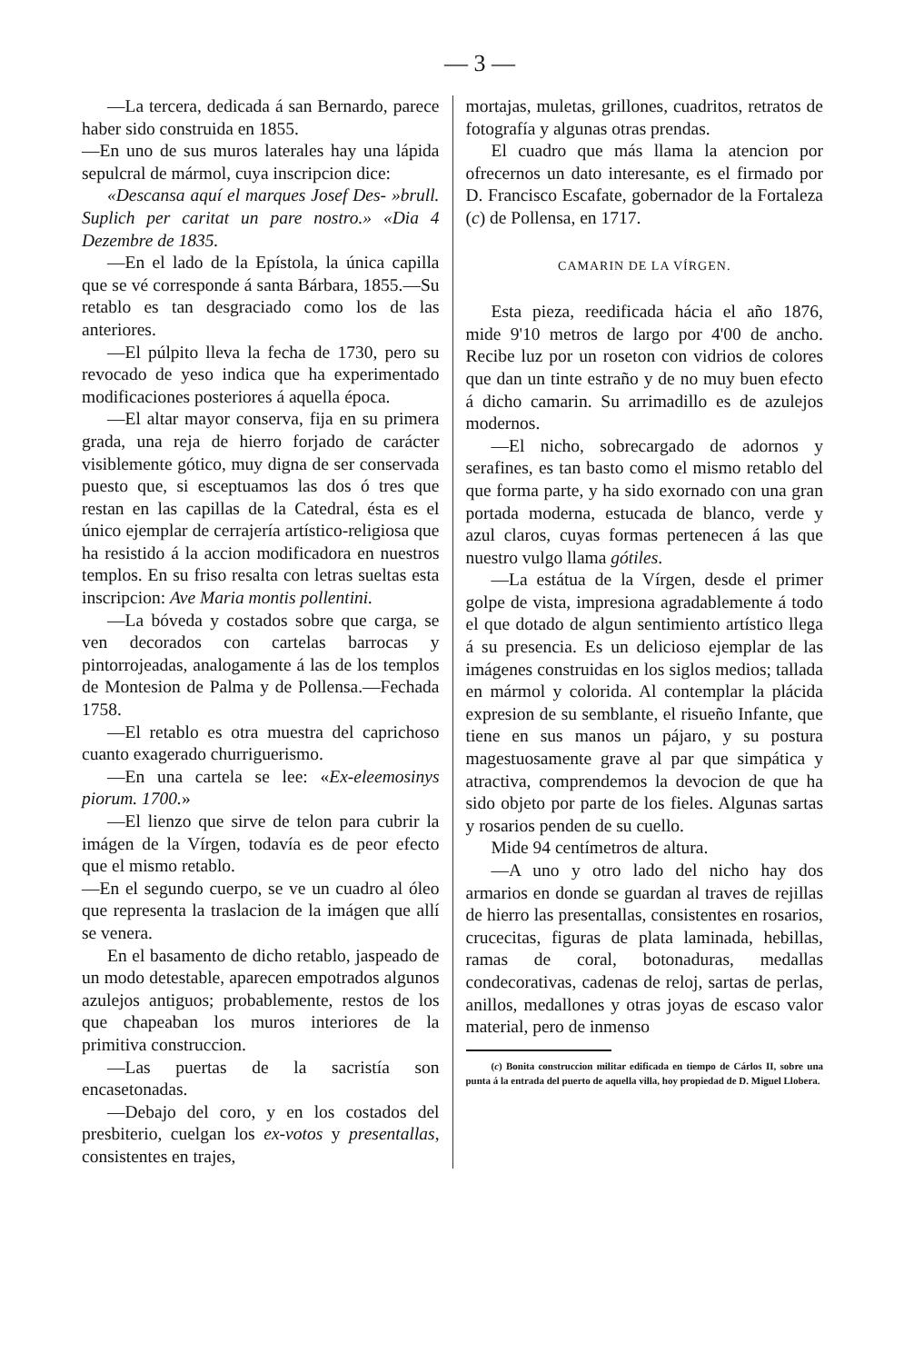— 3 —
—La tercera, dedicada á san Bernardo, parece haber sido construida en 1855.
—En uno de sus muros laterales hay una lápida sepulcral de mármol, cuya inscripcion dice:
«Descansa aquí el marques Josef Des- »brull. Suplich per caritat un pare nostro.» «Dia 4 Dezembre de 1835.
—En el lado de la Epístola, la única capilla que se vé corresponde á santa Bárbara, 1855.—Su retablo es tan desgraciado como los de las anteriores.
—El púlpito lleva la fecha de 1730, pero su revocado de yeso indica que ha experimentado modificaciones posteriores á aquella época.
—El altar mayor conserva, fija en su primera grada, una reja de hierro forjado de carácter visiblemente gótico, muy digna de ser conservada puesto que, si esceptuamos las dos ó tres que restan en las capillas de la Catedral, ésta es el único ejemplar de cerrajería artístico-religiosa que ha resistido á la accion modificadora en nuestros templos. En su friso resalta con letras sueltas esta inscripcion: Ave Maria montis pollentini.
—La bóveda y costados sobre que carga, se ven decorados con cartelas barrocas y pintorrojeadas, analogamente á las de los templos de Montesion de Palma y de Pollensa.—Fechada 1758.
—El retablo es otra muestra del caprichoso cuanto exagerado churriguerismo.
—En una cartela se lee: «Ex-eleemosinys piorum. 1700.»
—El lienzo que sirve de telon para cubrir la imágen de la Vírgen, todavía es de peor efecto que el mismo retablo.
—En el segundo cuerpo, se ve un cuadro al óleo que representa la traslacion de la imágen que allí se venera.
En el basamento de dicho retablo, jaspeado de un modo detestable, aparecen empotrados algunos azulejos antiguos; probablemente, restos de los que chapeaban los muros interiores de la primitiva construccion.
—Las puertas de la sacristía son encasetonadas.
—Debajo del coro, y en los costados del presbiterio, cuelgan los ex-votos y presentallas, consistentes en trajes,
mortajas, muletas, grillones, cuadritos, retratos de fotografía y algunas otras prendas.
El cuadro que más llama la atencion por ofrecernos un dato interesante, es el firmado por D. Francisco Escafate, gobernador de la Fortaleza (c) de Pollensa, en 1717.
CAMARIN DE LA VÍRGEN.
Esta pieza, reedificada hácia el año 1876, mide 9'10 metros de largo por 4'00 de ancho. Recibe luz por un roseton con vidrios de colores que dan un tinte estraño y de no muy buen efecto á dicho camarin. Su arrimadillo es de azulejos modernos.
—El nicho, sobrecargado de adornos y serafines, es tan basto como el mismo retablo del que forma parte, y ha sido exornado con una gran portada moderna, estucada de blanco, verde y azul claros, cuyas formas pertenecen á las que nuestro vulgo llama gótiles.
—La estátua de la Vírgen, desde el primer golpe de vista, impresiona agradablemente á todo el que dotado de algun sentimiento artístico llega á su presencia. Es un delicioso ejemplar de las imágenes construidas en los siglos medios; tallada en mármol y colorida. Al contemplar la plácida expresion de su semblante, el risueño Infante, que tiene en sus manos un pájaro, y su postura magestuosamente grave al par que simpática y atractiva, comprendemos la devocion de que ha sido objeto por parte de los fieles. Algunas sartas y rosarios penden de su cuello.
Mide 94 centímetros de altura.
—A uno y otro lado del nicho hay dos armarios en donde se guardan al traves de rejillas de hierro las presentallas, consistentes en rosarios, crucecitas, figuras de plata laminada, hebillas, ramas de coral, botonaduras, medallas condecorativas, cadenas de reloj, sartas de perlas, anillos, medallones y otras joyas de escaso valor material, pero de inmenso
(c) Bonita construccion militar edificada en tiempo de Cárlos II, sobre una punta á la entrada del puerto de aquella villa, hoy propiedad de D. Miguel Llobera.